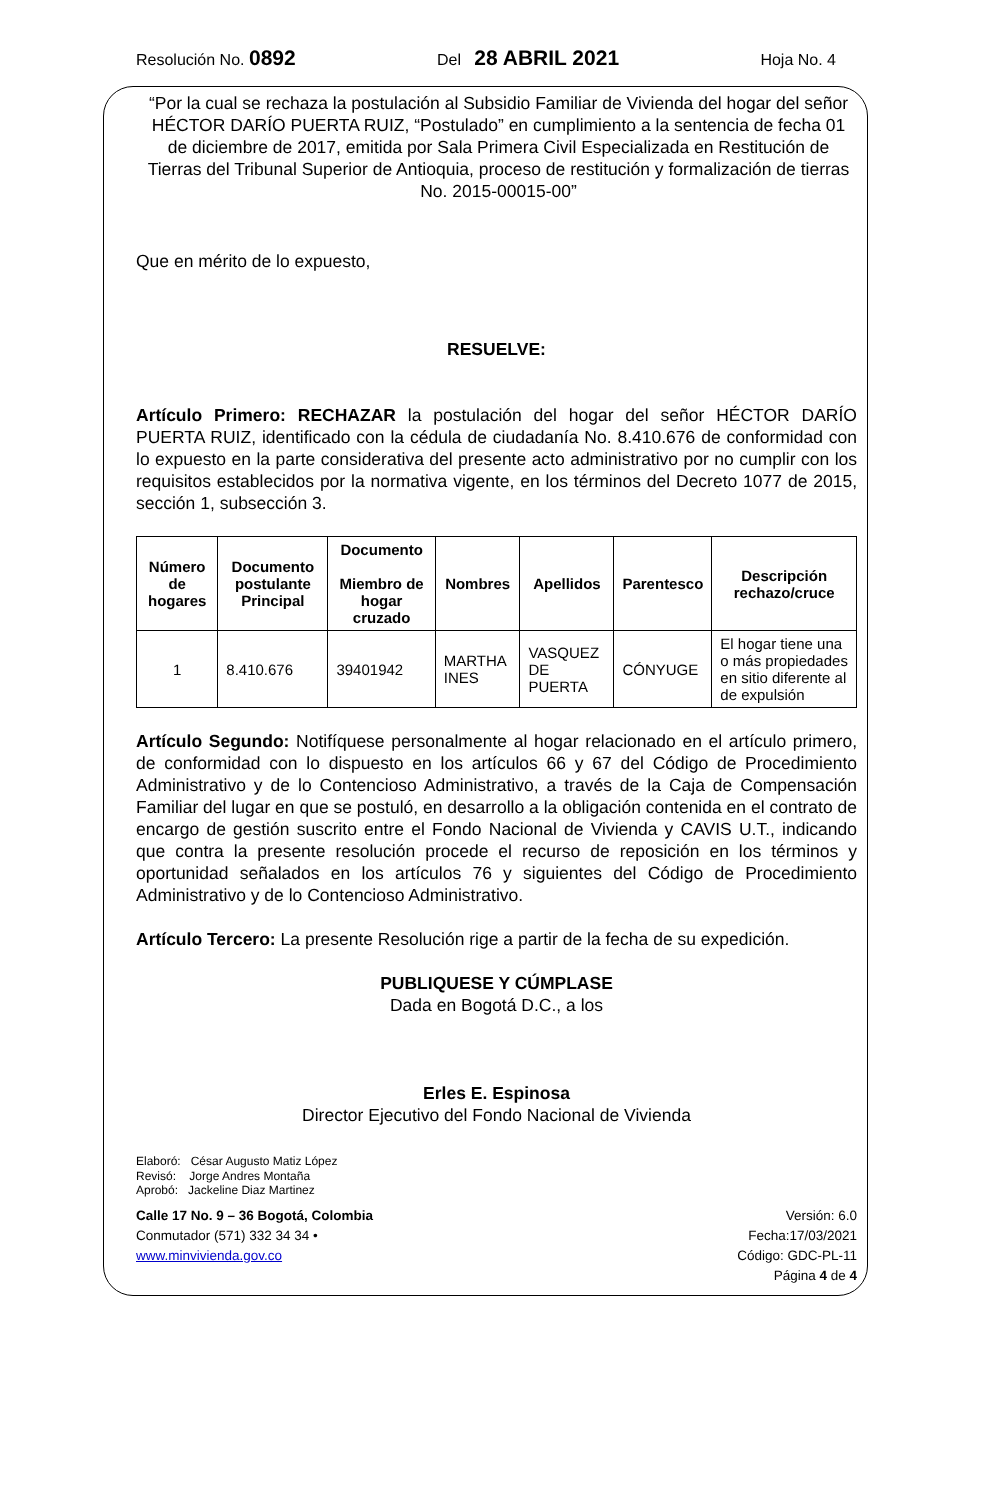Resolución No. 0892 Del 28 ABRIL 2021 Hoja No. 4
“Por la cual se rechaza la postulación al Subsidio Familiar de Vivienda del hogar del señor HÉCTOR DARÍO PUERTA RUIZ, “Postulado” en cumplimiento a la sentencia de fecha 01 de diciembre de 2017, emitida por Sala Primera Civil Especializada en Restitución de Tierras del Tribunal Superior de Antioquia, proceso de restitución y formalización de tierras No. 2015-00015-00”
Que en mérito de lo expuesto,
RESUELVE:
Artículo Primero: RECHAZAR la postulación del hogar del señor HÉCTOR DARÍO PUERTA RUIZ, identificado con la cédula de ciudadanía No. 8.410.676 de conformidad con lo expuesto en la parte considerativa del presente acto administrativo por no cumplir con los requisitos establecidos por la normativa vigente, en los términos del Decreto 1077 de 2015, sección 1, subsección 3.
| Número de hogares | Documento postulante Principal | Documento Miembro de hogar cruzado | Nombres | Apellidos | Parentesco | Descripción rechazo/cruce |
| --- | --- | --- | --- | --- | --- | --- |
| 1 | 8.410.676 | 39401942 | MARTHA INES | VASQUEZ DE PUERTA | CÓNYUGE | El hogar tiene una o más propiedades en sitio diferente al de expulsión |
Artículo Segundo: Notifíquese personalmente al hogar relacionado en el artículo primero, de conformidad con lo dispuesto en los artículos 66 y 67 del Código de Procedimiento Administrativo y de lo Contencioso Administrativo, a través de la Caja de Compensación Familiar del lugar en que se postuló, en desarrollo a la obligación contenida en el contrato de encargo de gestión suscrito entre el Fondo Nacional de Vivienda y CAVIS U.T., indicando que contra la presente resolución procede el recurso de reposición en los términos y oportunidad señalados en los artículos 76 y siguientes del Código de Procedimiento Administrativo y de lo Contencioso Administrativo.
Artículo Tercero: La presente Resolución rige a partir de la fecha de su expedición.
PUBLIQUESE Y CÚMPLASE
Dada en Bogotá D.C., a los
Erles E. Espinosa
Director Ejecutivo del Fondo Nacional de Vivienda
Elaboró: César Augusto Matiz López
Revisó: Jorge Andres Montaña
Aprobó: Jackeline Diaz Martinez
Calle 17 No. 9 – 36 Bogotá, Colombia
Conmutador (571) 332 34 34 •
www.minvivienda.gov.co
Versión: 6.0
Fecha:17/03/2021
Código: GDC-PL-11
Página 4 de 4